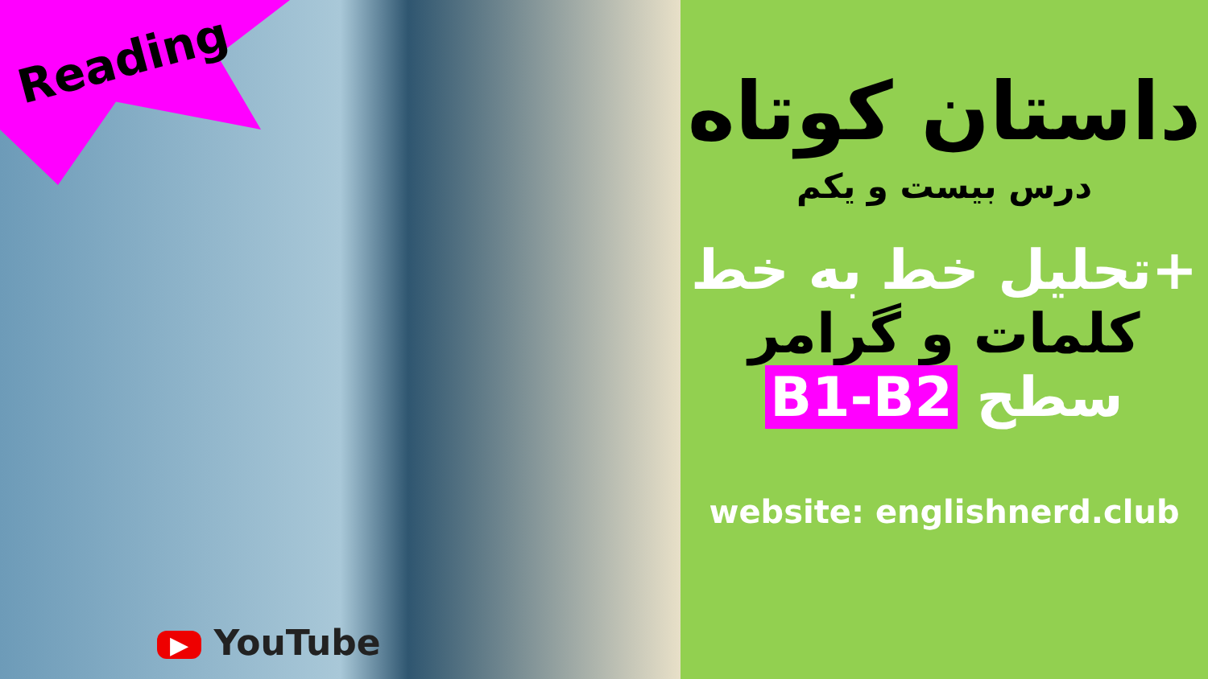Reading
▶ YouTube
داستان کوتاه
درس بیست و یکم
+تحلیل خط به خط
کلمات و گرامر
سطح B1-B2
website: englishnerd.club